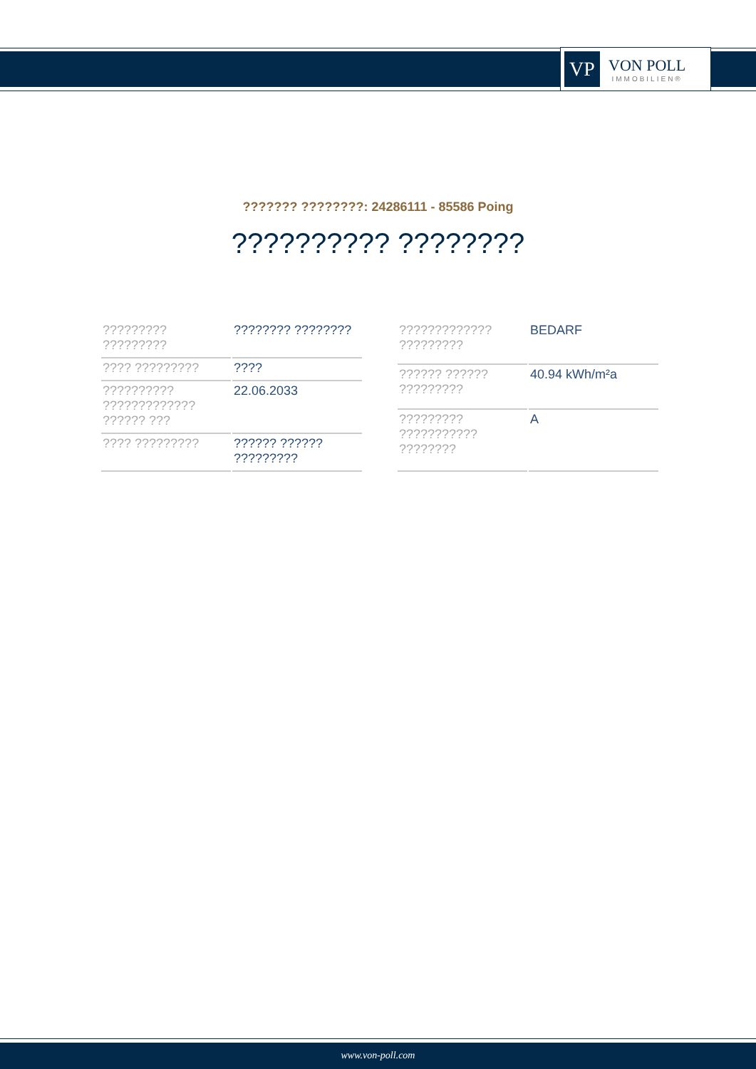VP
VON POLL
IMMOBILIEN®
??????? ????????: 24286111 - 85586 Poing
?????????? ????????
| ????????? ????????? | ???????? ???????? |
| ???? ????????? | ???? |
| ?????????? ????????????? ?????? ??? | 22.06.2033 |
| ???? ????????? | ?????? ?????? ????????? |
| ????????????? ????????? | BEDARF |
| ?????? ?????? ????????? | 40.94 kWh/m²a |
| ????????? ??????????? ???????? | A |
www.von-poll.com